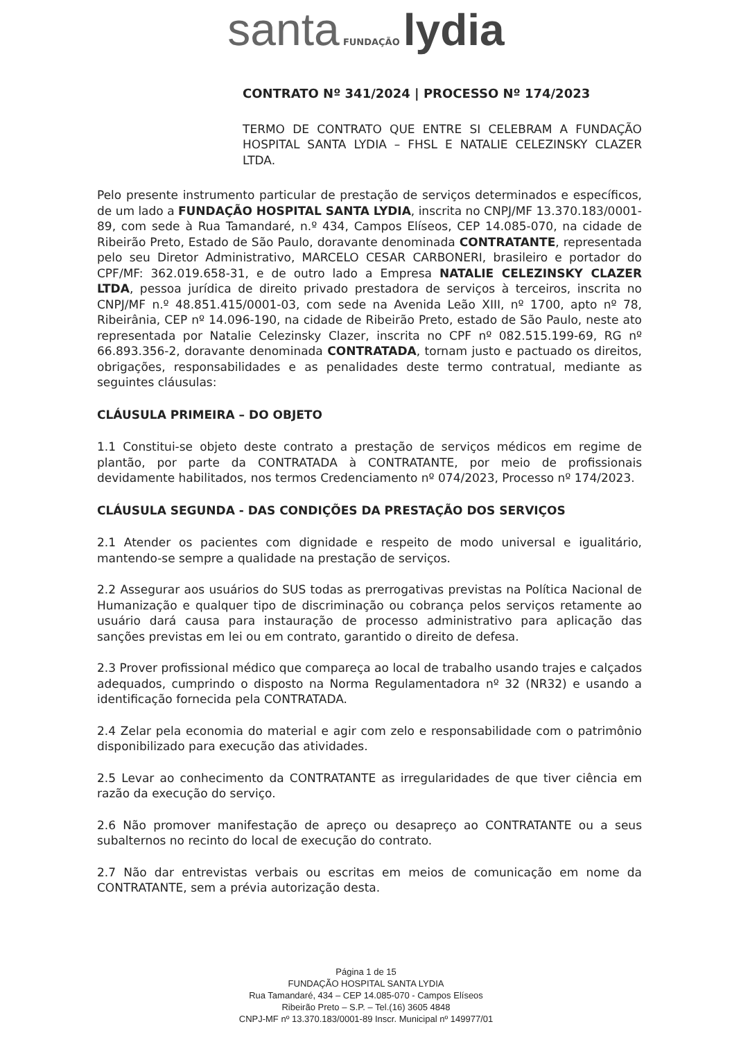santa FUNDAÇÃO lydia
CONTRATO Nº 341/2024 | PROCESSO Nº 174/2023
TERMO DE CONTRATO QUE ENTRE SI CELEBRAM A FUNDAÇÃO HOSPITAL SANTA LYDIA – FHSL E NATALIE CELEZINSKY CLAZER LTDA.
Pelo presente instrumento particular de prestação de serviços determinados e específicos, de um lado a FUNDAÇÃO HOSPITAL SANTA LYDIA, inscrita no CNPJ/MF 13.370.183/0001-89, com sede à Rua Tamandaré, n.º 434, Campos Elíseos, CEP 14.085-070, na cidade de Ribeirão Preto, Estado de São Paulo, doravante denominada CONTRATANTE, representada pelo seu Diretor Administrativo, MARCELO CESAR CARBONERI, brasileiro e portador do CPF/MF: 362.019.658-31, e de outro lado a Empresa NATALIE CELEZINSKY CLAZER LTDA, pessoa jurídica de direito privado prestadora de serviços à terceiros, inscrita no CNPJ/MF n.º 48.851.415/0001-03, com sede na Avenida Leão XIII, nº 1700, apto nº 78, Ribeirânia, CEP nº 14.096-190, na cidade de Ribeirão Preto, estado de São Paulo, neste ato representada por Natalie Celezinsky Clazer, inscrita no CPF nº 082.515.199-69, RG nº 66.893.356-2, doravante denominada CONTRATADA, tornam justo e pactuado os direitos, obrigações, responsabilidades e as penalidades deste termo contratual, mediante as seguintes cláusulas:
CLÁUSULA PRIMEIRA – DO OBJETO
1.1 Constitui-se objeto deste contrato a prestação de serviços médicos em regime de plantão, por parte da CONTRATADA à CONTRATANTE, por meio de profissionais devidamente habilitados, nos termos Credenciamento nº 074/2023, Processo nº 174/2023.
CLÁUSULA SEGUNDA - DAS CONDIÇÕES DA PRESTAÇÃO DOS SERVIÇOS
2.1 Atender os pacientes com dignidade e respeito de modo universal e igualitário, mantendo-se sempre a qualidade na prestação de serviços.
2.2 Assegurar aos usuários do SUS todas as prerrogativas previstas na Política Nacional de Humanização e qualquer tipo de discriminação ou cobrança pelos serviços retamente ao usuário dará causa para instauração de processo administrativo para aplicação das sanções previstas em lei ou em contrato, garantido o direito de defesa.
2.3 Prover profissional médico que compareça ao local de trabalho usando trajes e calçados adequados, cumprindo o disposto na Norma Regulamentadora nº 32 (NR32) e usando a identificação fornecida pela CONTRATADA.
2.4 Zelar pela economia do material e agir com zelo e responsabilidade com o patrimônio disponibilizado para execução das atividades.
2.5 Levar ao conhecimento da CONTRATANTE as irregularidades de que tiver ciência em razão da execução do serviço.
2.6 Não promover manifestação de apreço ou desapreço ao CONTRATANTE ou a seus subalternos no recinto do local de execução do contrato.
2.7 Não dar entrevistas verbais ou escritas em meios de comunicação em nome da CONTRATANTE, sem a prévia autorização desta.
Página 1 de 15
FUNDAÇÃO HOSPITAL SANTA LYDIA
Rua Tamandaré, 434 – CEP 14.085-070 - Campos Elíseos
Ribeirão Preto – S.P. – Tel.(16) 3605 4848
CNPJ-MF nº 13.370.183/0001-89 Inscr. Municipal nº 149977/01